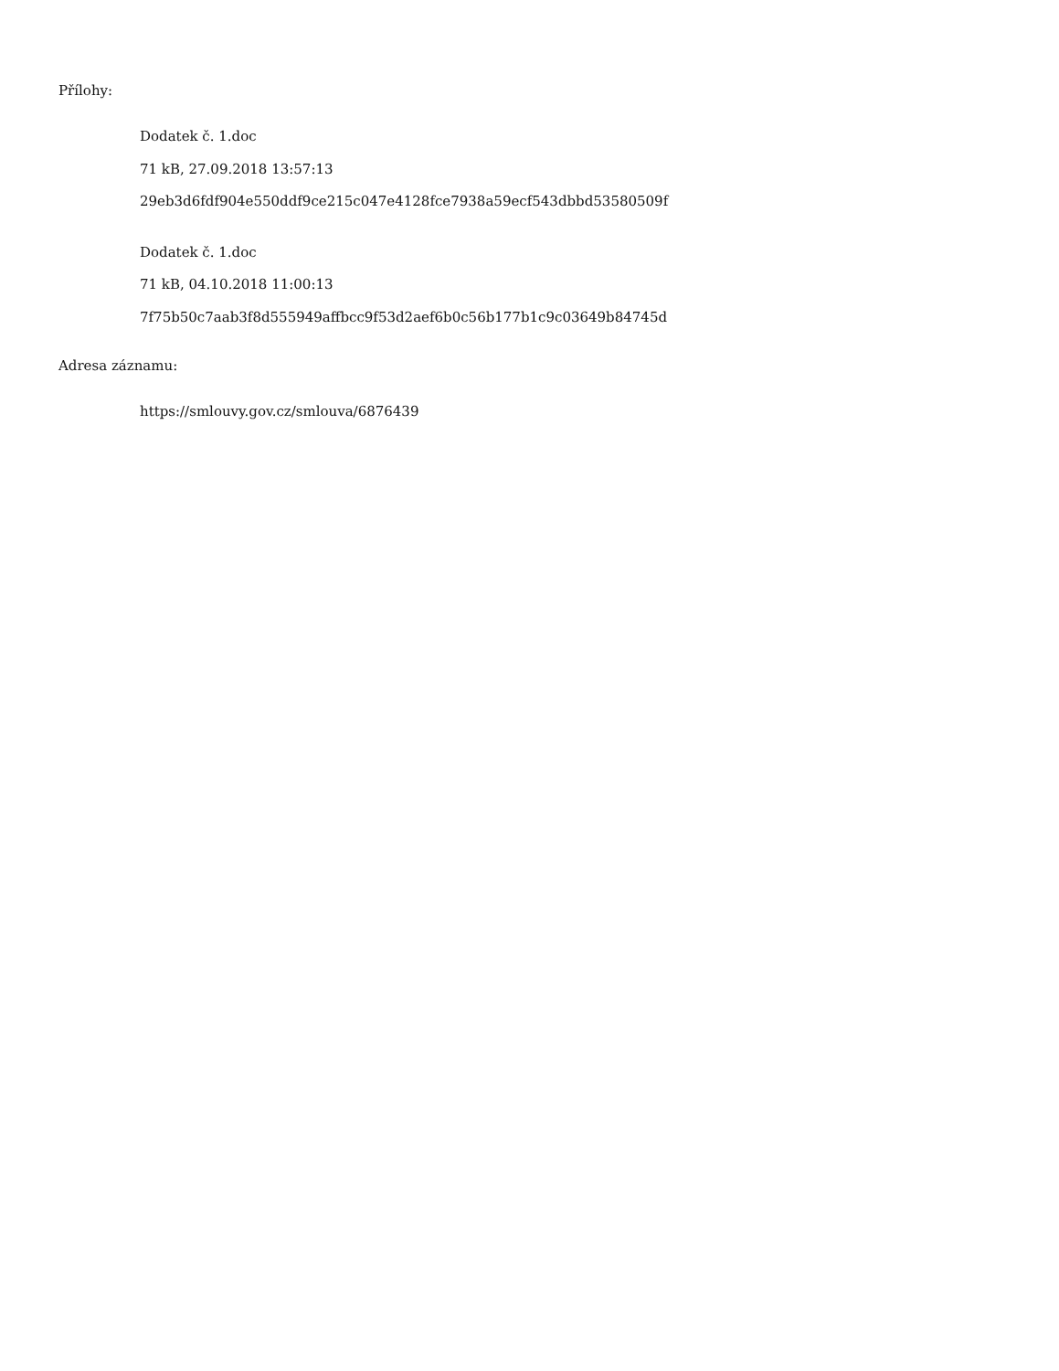Přílohy:
Dodatek č. 1.doc
71 kB, 27.09.2018 13:57:13
29eb3d6fdf904e550ddf9ce215c047e4128fce7938a59ecf543dbbd53580509f
Dodatek č. 1.doc
71 kB, 04.10.2018 11:00:13
7f75b50c7aab3f8d555949affbcc9f53d2aef6b0c56b177b1c9c03649b84745d
Adresa záznamu:
https://smlouvy.gov.cz/smlouva/6876439